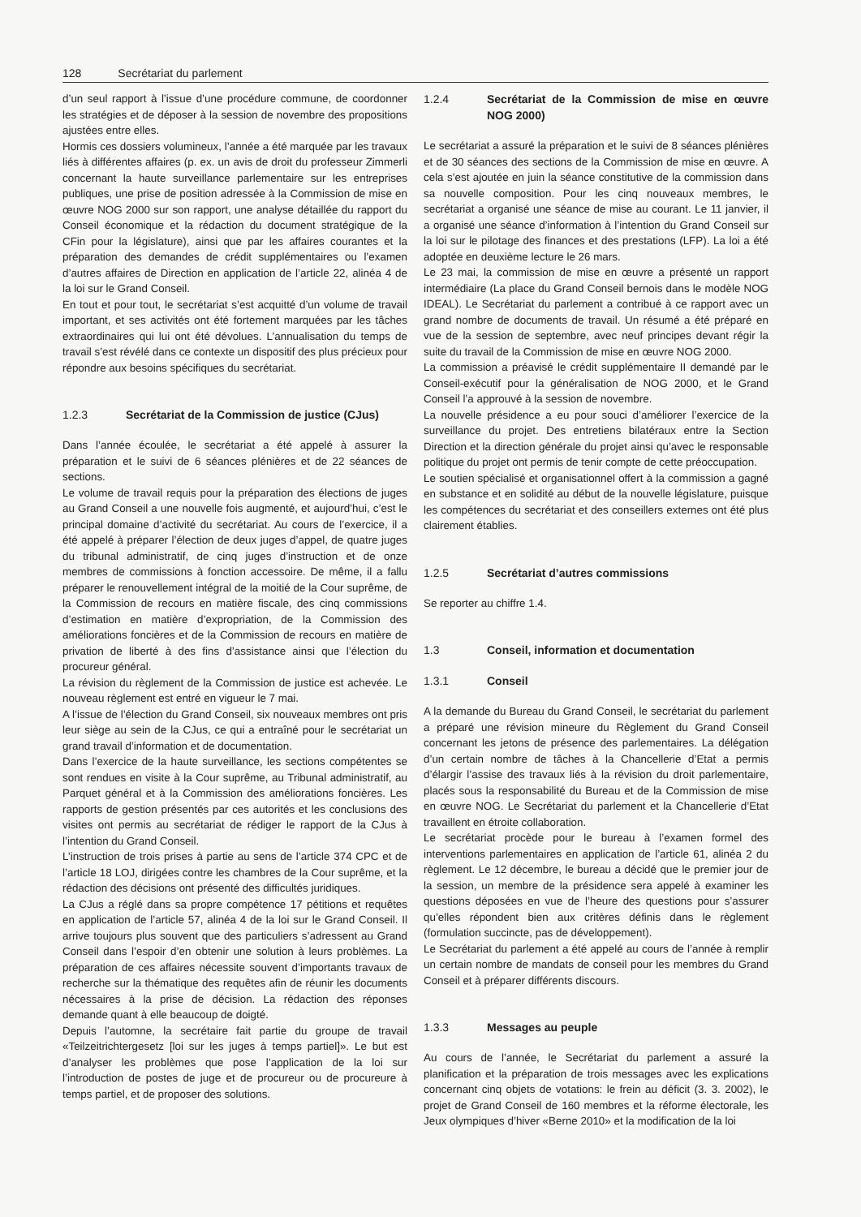128 Secrétariat du parlement
d’un seul rapport à l’issue d’une procédure commune, de coordonner les stratégies et de déposer à la session de novembre des propositions ajustées entre elles.
Hormis ces dossiers volumineux, l’année a été marquée par les travaux liés à différentes affaires (p. ex. un avis de droit du professeur Zimmerli concernant la haute surveillance parlementaire sur les entreprises publiques, une prise de position adressée à la Commission de mise en œuvre NOG 2000 sur son rapport, une analyse détaillée du rapport du Conseil économique et la rédaction du document stratégique de la CFin pour la législature), ainsi que par les affaires courantes et la préparation des demandes de crédit supplémentaires ou l’examen d’autres affaires de Direction en application de l’article 22, alinéa 4 de la loi sur le Grand Conseil.
En tout et pour tout, le secrétariat s’est acquitté d’un volume de travail important, et ses activités ont été fortement marquées par les tâches extraordinaires qui lui ont été dévolues. L’annualisation du temps de travail s’est révélé dans ce contexte un dispositif des plus précieux pour répondre aux besoins spécifiques du secrétariat.
1.2.3 Secrétariat de la Commission de justice (CJus)
Dans l’année écoulée, le secrétariat a été appelé à assurer la préparation et le suivi de 6 séances plénières et de 22 séances de sections.
Le volume de travail requis pour la préparation des élections de juges au Grand Conseil a une nouvelle fois augmenté, et aujourd’hui, c’est le principal domaine d’activité du secrétariat. Au cours de l’exercice, il a été appelé à préparer l’élection de deux juges d’appel, de quatre juges du tribunal administratif, de cinq juges d’instruction et de onze membres de commissions à fonction accessoire. De même, il a fallu préparer le renouvellement intégral de la moitié de la Cour suprême, de la Commission de recours en matière fiscale, des cinq commissions d’estimation en matière d’expropriation, de la Commission des améliorations foncières et de la Commission de recours en matière de privation de liberté à des fins d’assistance ainsi que l’élection du procureur général.
La révision du règlement de la Commission de justice est achevée. Le nouveau règlement est entré en vigueur le 7 mai.
A l’issue de l’élection du Grand Conseil, six nouveaux membres ont pris leur siège au sein de la CJus, ce qui a entraîné pour le secrétariat un grand travail d’information et de documentation.
Dans l’exercice de la haute surveillance, les sections compétentes se sont rendues en visite à la Cour suprême, au Tribunal administratif, au Parquet général et à la Commission des améliorations foncières. Les rapports de gestion présentés par ces autorités et les conclusions des visites ont permis au secrétariat de rédiger le rapport de la CJus à l’intention du Grand Conseil.
L’instruction de trois prises à partie au sens de l’article 374 CPC et de l’article 18 LOJ, dirigées contre les chambres de la Cour suprême, et la rédaction des décisions ont présenté des difficultés juridiques.
La CJus a réglé dans sa propre compétence 17 pétitions et requêtes en application de l’article 57, alinéa 4 de la loi sur le Grand Conseil. Il arrive toujours plus souvent que des particuliers s’adressent au Grand Conseil dans l’espoir d’en obtenir une solution à leurs problèmes. La préparation de ces affaires nécessite souvent d’importants travaux de recherche sur la thématique des requêtes afin de réunir les documents nécessaires à la prise de décision. La rédaction des réponses demande quant à elle beaucoup de doigté.
Depuis l’automne, la secrétaire fait partie du groupe de travail «Teilzeitrichtergesetz [loi sur les juges à temps partiel]». Le but est d’analyser les problèmes que pose l’application de la loi sur l’introduction de postes de juge et de procureur ou de procureure à temps partiel, et de proposer des solutions.
1.2.4 Secrétariat de la Commission de mise en œuvre NOG 2000)
Le secrétariat a assuré la préparation et le suivi de 8 séances plénières et de 30 séances des sections de la Commission de mise en œuvre. A cela s’est ajoutée en juin la séance constitutive de la commission dans sa nouvelle composition. Pour les cinq nouveaux membres, le secrétariat a organisé une séance de mise au courant. Le 11 janvier, il a organisé une séance d’information à l’intention du Grand Conseil sur la loi sur le pilotage des finances et des prestations (LFP). La loi a été adoptée en deuxième lecture le 26 mars.
Le 23 mai, la commission de mise en œuvre a présenté un rapport intermédiaire (La place du Grand Conseil bernois dans le modèle NOG IDEAL). Le Secrétariat du parlement a contribué à ce rapport avec un grand nombre de documents de travail. Un résumé a été préparé en vue de la session de septembre, avec neuf principes devant régir la suite du travail de la Commission de mise en œuvre NOG 2000.
La commission a préavisé le crédit supplémentaire II demandé par le Conseil-exécutif pour la généralisation de NOG 2000, et le Grand Conseil l’a approuvé à la session de novembre.
La nouvelle présidence a eu pour souci d’améliorer l’exercice de la surveillance du projet. Des entretiens bilatéraux entre la Section Direction et la direction générale du projet ainsi qu’avec le responsable politique du projet ont permis de tenir compte de cette préoccupation.
Le soutien spécialisé et organisationnel offert à la commission a gagné en substance et en solidité au début de la nouvelle législature, puisque les compétences du secrétariat et des conseillers externes ont été plus clairement établies.
1.2.5 Secrétariat d’autres commissions
Se reporter au chiffre 1.4.
1.3 Conseil, information et documentation
1.3.1 Conseil
A la demande du Bureau du Grand Conseil, le secrétariat du parlement a préparé une révision mineure du Règlement du Grand Conseil concernant les jetons de présence des parlementaires. La délégation d’un certain nombre de tâches à la Chancellerie d’Etat a permis d’élargir l’assise des travaux liés à la révision du droit parlementaire, placés sous la responsabilité du Bureau et de la Commission de mise en œuvre NOG. Le Secrétariat du parlement et la Chancellerie d’Etat travaillent en étroite collaboration.
Le secrétariat procède pour le bureau à l’examen formel des interventions parlementaires en application de l’article 61, alinéa 2 du règlement. Le 12 décembre, le bureau a décidé que le premier jour de la session, un membre de la présidence sera appelé à examiner les questions déposées en vue de l’heure des questions pour s’assurer qu’elles répondent bien aux critères définis dans le règlement (formulation succincte, pas de développement).
Le Secrétariat du parlement a été appelé au cours de l’année à remplir un certain nombre de mandats de conseil pour les membres du Grand Conseil et à préparer différents discours.
1.3.3 Messages au peuple
Au cours de l’année, le Secrétariat du parlement a assuré la planification et la préparation de trois messages avec les explications concernant cinq objets de votations: le frein au déficit (3. 3. 2002), le projet de Grand Conseil de 160 membres et la réforme électorale, les Jeux olympiques d’hiver «Berne 2010» et la modification de la loi